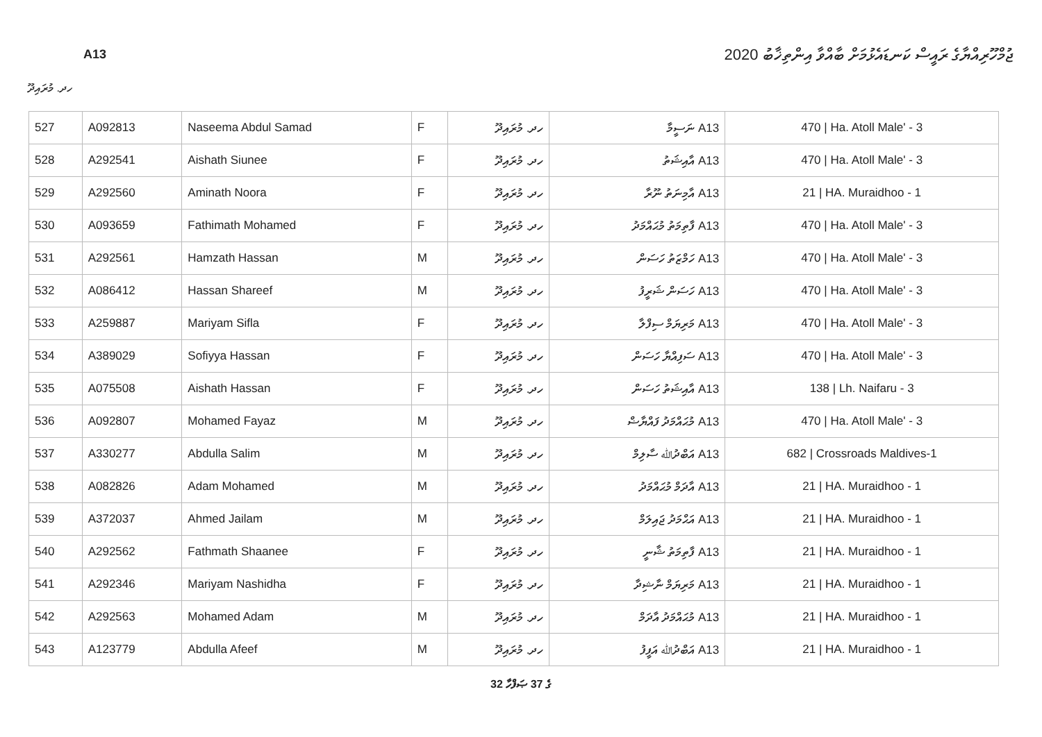ޖުމްހޫރިއްޔާގެ ރައީސް ކަނޑައެޅުމަށް ބާއްވާ އިންތިޚާބު 2020
A13
ހދ. މުރައިދޫ
| 527 | A092813 | Naseema Abdul Samad | F | ހދ. މުރައިދޫ | A13 ނަސީމާ | 470 / Ha. Atoll Male' - 3 |
| 528 | A292541 | Aishath Siunee | F | ހދ. މުރައިދޫ | A13 އާއިޝަތު | 470 / Ha. Atoll Male' - 3 |
| 529 | A292560 | Aminath Noora | F | ހދ. މުރައިދޫ | A13 އާމިނަތު ނޫރާ | 21 / HA. Muraidhoo - 1 |
| 530 | A093659 | Fathimath Mohamed | F | ހދ. މުރައިދޫ | A13 ފާތިމަތު މުޙައްމަދު | 470 / Ha. Atoll Male' - 3 |
| 531 | A292561 | Hamzath Hassan | M | ހދ. މުރައިދޫ | A13 ހަމްޒަތު ހަސަން | 470 / Ha. Atoll Male' - 3 |
| 532 | A086412 | Hassan Shareef | M | ހދ. މުރައިދޫ | A13 ހަސަން ޝަރީފު | 470 / Ha. Atoll Male' - 3 |
| 533 | A259887 | Mariyam Sifla | F | ހދ. މުރައިދޫ | A13 މަރިޔަމް ސިފްލާ | 470 / Ha. Atoll Male' - 3 |
| 534 | A389029 | Sofiyya Hassan | F | ހދ. މުރައިދޫ | A13 ސަފިއްޔާ ހަސަން | 470 / Ha. Atoll Male' - 3 |
| 535 | A075508 | Aishath Hassan | F | ހދ. މުރައިދޫ | A13 އާއިޝަތު ހަސަން | 138 / Lh. Naifaru - 3 |
| 536 | A092807 | Mohamed Fayaz | M | ހދ. މުރައިދޫ | A13 މުޙައްމަދު ފައްޔާޟް | 470 / Ha. Atoll Male' - 3 |
| 537 | A330277 | Abdulla Salim | M | ހދ. މުރައިދޫ | A13 އަބްދުﷲ ސާލިމް | 682 / Crossroads Maldives-1 |
| 538 | A082826 | Adam Mohamed | M | ހދ. މުރައިދޫ | A13 އާދަމް މުޙައްމަދު | 21 / HA. Muraidhoo - 1 |
| 539 | A372037 | Ahmed Jailam | M | ހދ. މުރައިދޫ | A13 އަޙްމަދު ޖައިލަމް | 21 / HA. Muraidhoo - 1 |
| 540 | A292562 | Fathmath Shaanee | F | ހދ. މުރައިދޫ | A13 ފާތިމަތު ޝާނީ | 21 / HA. Muraidhoo - 1 |
| 541 | A292346 | Mariyam Nashidha | F | ހދ. މުރައިދޫ | A13 މަރިޔަމް ނާޝިދާ | 21 / HA. Muraidhoo - 1 |
| 542 | A292563 | Mohamed Adam | M | ހދ. މުރައިދޫ | A13 މުޙައްމަދު އާދަމް | 21 / HA. Muraidhoo - 1 |
| 543 | A123779 | Abdulla Afeef | M | ހދ. މުރައިދޫ | A13 އަބްދުﷲ އަފީފު | 21 / HA. Muraidhoo - 1 |
32 ގެ 37 ޞަފްހާ